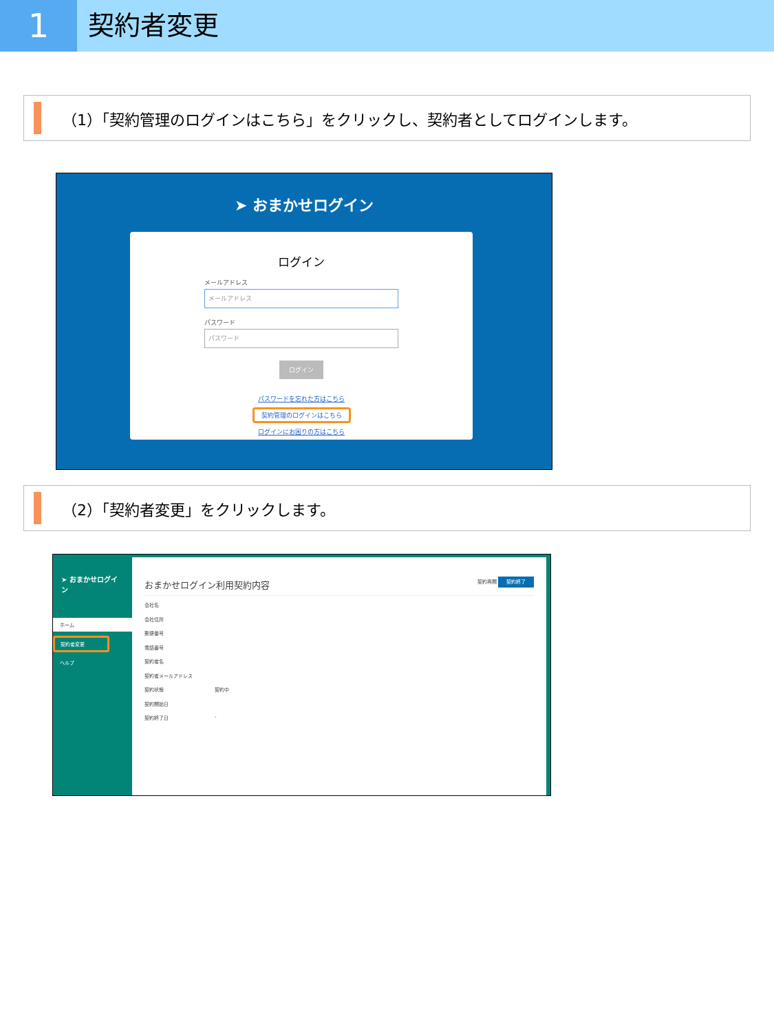1
契約者変更
（1）「契約管理のログインはこちら」をクリックし、契約者としてログインします。
➤ おまかせログイン
ログイン
メールアドレス
メールアドレス
パスワード
パスワード
ログイン
パスワードを忘れた方はこちら
契約管理のログインはこちら
ログインにお困りの方はこちら
（2）「契約者変更」をクリックします。
➤ おまかせログイン
ホーム
契約者変更
ヘルプ
おまかせログイン利用契約内容 契約再開 契約終了
会社名
会社住所
郵便番号
電話番号
契約者名
契約者メールアドレス
契約状態 契約中
契約開始日
契約終了日 -